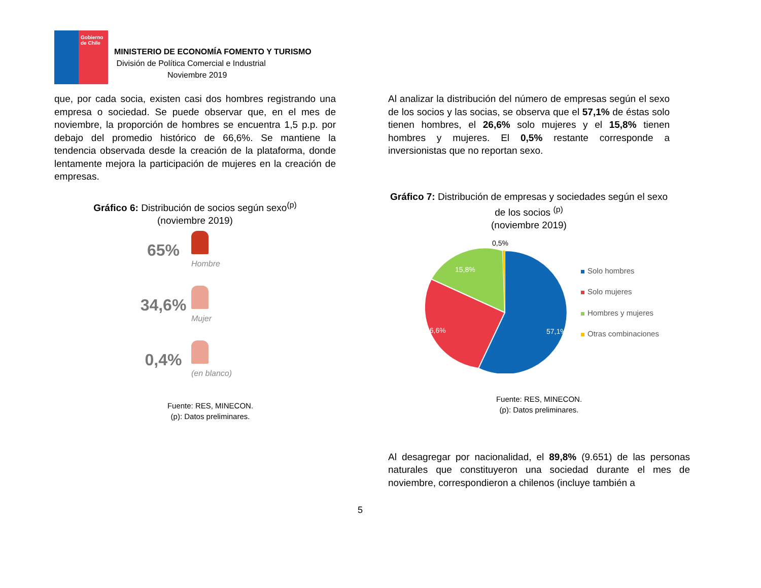Gobierno de Chile
MINISTERIO DE ECONOMÍA FOMENTO Y TURISMO
División de Política Comercial e Industrial
Noviembre 2019
que, por cada socia, existen casi dos hombres registrando una empresa o sociedad. Se puede observar que, en el mes de noviembre, la proporción de hombres se encuentra 1,5 p.p. por debajo del promedio histórico de 66,6%. Se mantiene la tendencia observada desde la creación de la plataforma, donde lentamente mejora la participación de mujeres en la creación de empresas.
Gráfico 6: Distribución de socios según sexo<sup>(p)</sup>
(noviembre 2019)
65%
Hombre
34,6%
Mujer
0,4%
(en blanco)
Fuente: RES, MINECON.
(p): Datos preliminares.
Al analizar la distribución del número de empresas según el sexo de los socios y las socias, se observa que el 57,1% de éstas solo tienen hombres, el 26,6% solo mujeres y el 15,8% tienen hombres y mujeres. El 0,5% restante corresponde a inversionistas que no reportan sexo.
Gráfico 7: Distribución de empresas y sociedades según el sexo de los socios <sup>(p)</sup>
(noviembre 2019)
0,5%
15,8%
26,6%
57,1%
Solo hombres
Solo mujeres
Hombres y mujeres
Otras combinaciones
Fuente: RES, MINECON.
(p): Datos preliminares.
Al desagregar por nacionalidad, el 89,8% (9.651) de las personas naturales que constituyeron una sociedad durante el mes de noviembre, correspondieron a chilenos (incluye también a
5